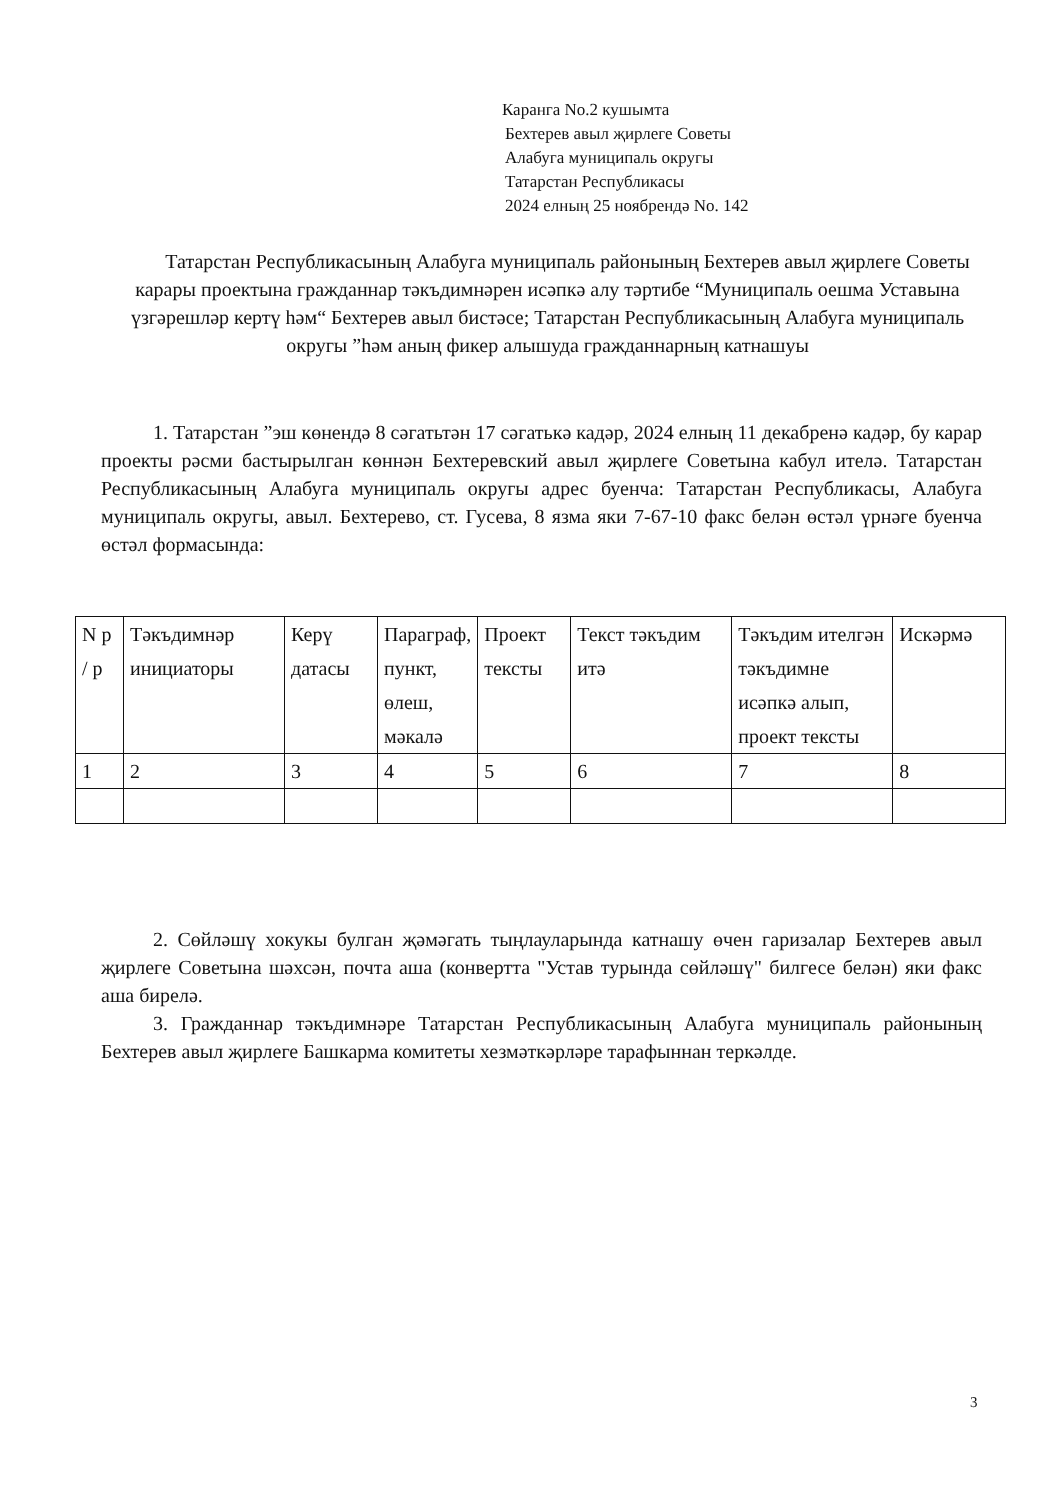Каранга No.2 кушымта
Бехтерев авыл җирлеге Советы
Алабуга муниципаль округы
Татарстан Республикасы
2024 елның 25 ноябрендә No. 142
Татарстан Республикасының Алабуга муниципаль районының Бехтерев авыл җирлеге Советы карары проектына гражданнар тәкъдимнәрен исәпкә алу тәртибе “Муниципаль оешма Уставына үзгәрешләр кертү һәм“ Бехтерев авыл бистәсе; Татарстан Республикасының Алабуга муниципаль округы ”һәм аның фикер алышуда гражданнарның катнашуы
1. Татарстан ”эш көнендә 8 сәгатьтән 17 сәгатькә кадәр, 2024 елның 11 декабренә кадәр, бу карар проекты рәсми бастырылган көннән Бехтеревский авыл җирлеге Советына кабул ителә. Татарстан Республикасының Алабуга муниципаль округы адрес буенча: Татарстан Республикасы, Алабуга муниципаль округы, авыл. Бехтерево, ст. Гусева, 8 язма яки 7-67-10 факс белән өстәл үрнәге буенча өстәл формасында:
| N р / р | Тәкъдимнәр инициаторы | Керү датасы | Параграф, пункт, өлеш, мәкалә | Проект тексты | Текст тәкъдим итә | Тәкъдим ителгән тәкъдимне исәпкә алып, проект тексты | Искәрмә |
| 1 | 2 | 3 | 4 | 5 | 6 | 7 | 8 |
2. Сөйләшү хокукы булган җәмәгать тыңлауларында катнашу өчен гаризалар Бехтерев авыл җирлеге Советына шәхсән, почта аша (конвертта "Устав турында сөйләшү" билгесе белән) яки факс аша бирелә.
3. Гражданнар тәкъдимнәре Татарстан Республикасының Алабуга муниципаль районының Бехтерев авыл җирлеге Башкарма комитеты хезмәткәрләре тарафыннан теркәлде.
3